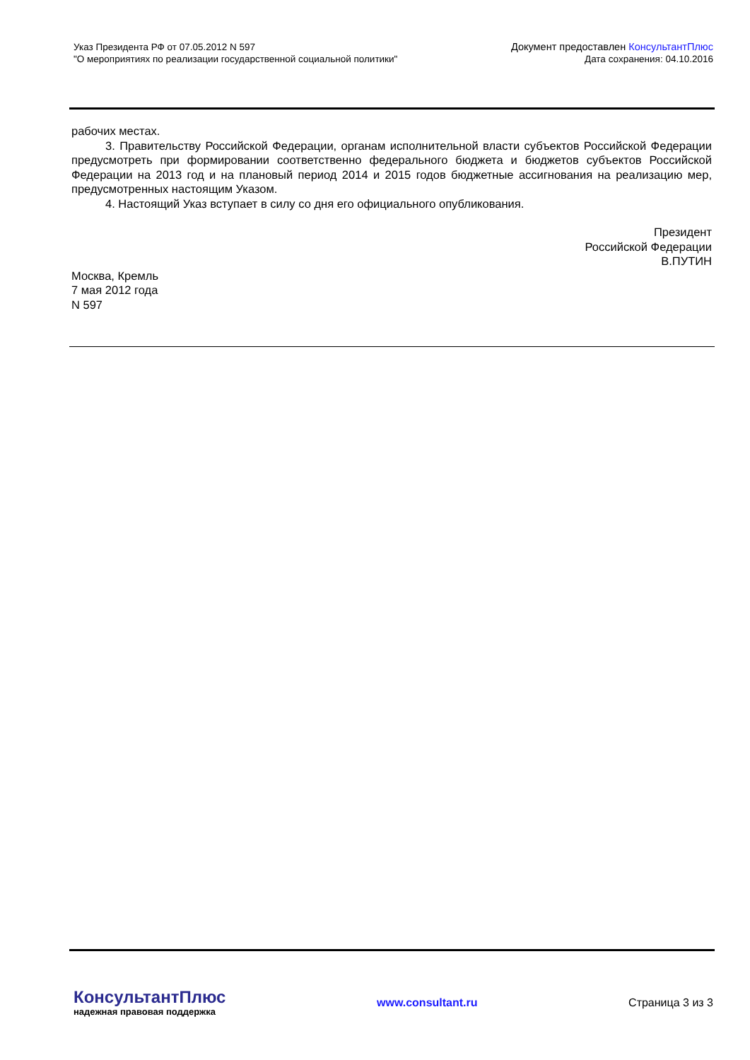Указ Президента РФ от 07.05.2012 N 597
"О мероприятиях по реализации государственной социальной политики"
Документ предоставлен КонсультантПлюс
Дата сохранения: 04.10.2016
рабочих местах.
3. Правительству Российской Федерации, органам исполнительной власти субъектов Российской Федерации предусмотреть при формировании соответственно федерального бюджета и бюджетов субъектов Российской Федерации на 2013 год и на плановый период 2014 и 2015 годов бюджетные ассигнования на реализацию мер, предусмотренных настоящим Указом.
4. Настоящий Указ вступает в силу со дня его официального опубликования.
Президент
Российской Федерации
В.ПУТИН
Москва, Кремль
7 мая 2012 года
N 597
КонсультантПлюс
надежная правовая поддержка
www.consultant.ru Страница 3 из 3